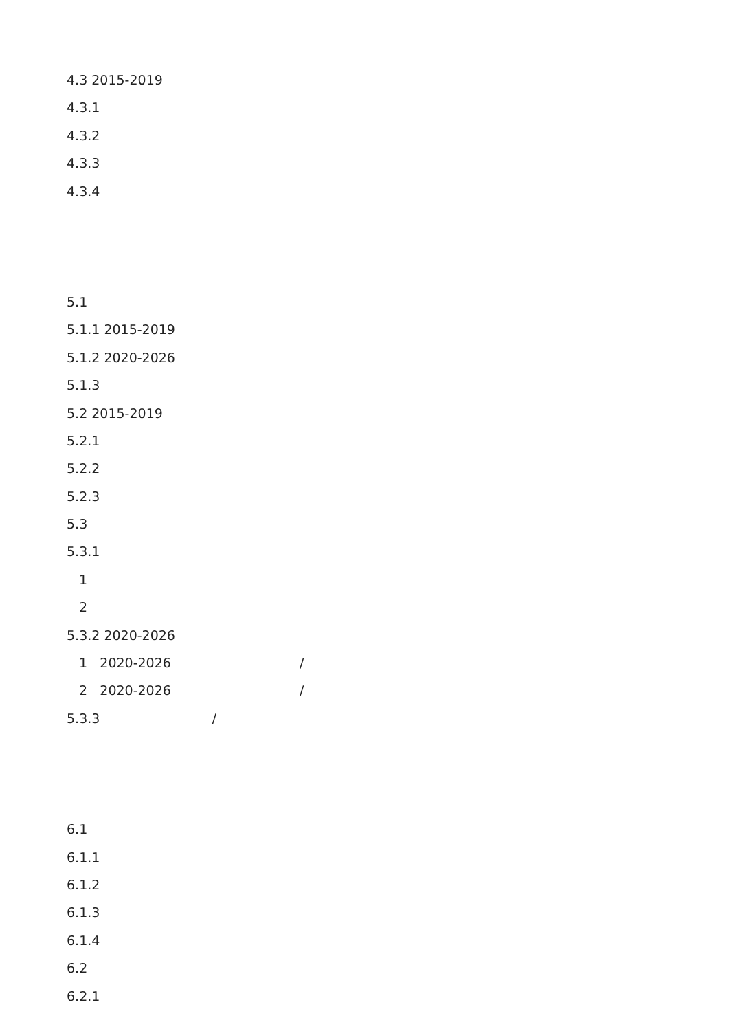4.3 2015-2019
4.3.1
4.3.2
4.3.3
4.3.4
5.1
5.1.1 2015-2019
5.1.2 2020-2026
5.1.3
5.2 2015-2019
5.2.1
5.2.2
5.2.3
5.3
5.3.1
1
2
5.3.2 2020-2026
1 2020-2026 /
2 2020-2026 /
5.3.3 /
6.1
6.1.1
6.1.2
6.1.3
6.1.4
6.2
6.2.1